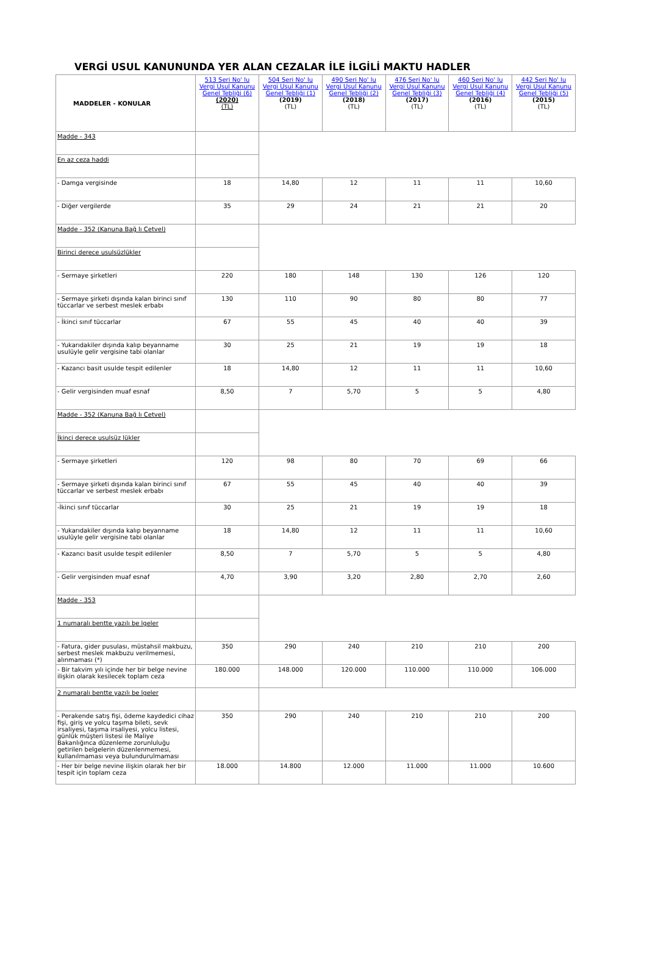VERGİ USUL KANUNUNDA YER ALAN CEZALAR İLE İLGİLİ MAKTU HADLER
| MADDELER - KONULAR | 513 Seri No' lu Vergi Usul Kanunu Genel Tebliği (6) (2020) (TL) | 504 Seri No' lu Vergi Usul Kanunu Genel Tebliği (1) (2019) (TL) | 490 Seri No' lu Vergi Usul Kanunu Genel Tebliği (2) (2018) (TL) | 476 Seri No' lu Vergi Usul Kanunu Genel Tebliği (3) (2017) (TL) | 460 Seri No' lu Vergi Usul Kanunu Genel Tebliği (4) (2016) (TL) | 442 Seri No' lu Vergi Usul Kanunu Genel Tebliği (5) (2015) (TL) |
| --- | --- | --- | --- | --- | --- | --- |
| Madde - 343 | | | | | | |
| En az ceza haddi | | | | | | |
| - Damga vergisinde | 18 | 14,80 | 12 | 11 | 11 | 10,60 |
| - Diğer vergilerde | 35 | 29 | 24 | 21 | 21 | 20 |
| Madde - 352 (Kanuna Bağ lı Cetvel) | | | | | | |
| Birinci derece usulsüzlükler | | | | | | |
| - Sermaye şirketleri | 220 | 180 | 148 | 130 | 126 | 120 |
| - Sermaye şirketi dışında kalan birinci sınıf tüccarlar ve serbest meslek erbabı | 130 | 110 | 90 | 80 | 80 | 77 |
| - İkinci sınıf tüccarlar | 67 | 55 | 45 | 40 | 40 | 39 |
| - Yukarıdakiler dışında kalıp beyanname usulüyle gelir vergisine tabi olanlar | 30 | 25 | 21 | 19 | 19 | 18 |
| - Kazancı basit usulde tespit edilenler | 18 | 14,80 | 12 | 11 | 11 | 10,60 |
| - Gelir vergisinden muaf esnaf | 8,50 | 7 | 5,70 | 5 | 5 | 4,80 |
| Madde - 352 (Kanuna Bağ lı Cetvel) | | | | | | |
| İkinci derece usulsüz lükler | | | | | | |
| - Sermaye şirketleri | 120 | 98 | 80 | 70 | 69 | 66 |
| - Sermaye şirketi dışında kalan birinci sınıf tüccarlar ve serbest meslek erbabı | 67 | 55 | 45 | 40 | 40 | 39 |
| -İkinci sınıf tüccarlar | 30 | 25 | 21 | 19 | 19 | 18 |
| - Yukarıdakiler dışında kalıp beyanname usulüyle gelir vergisine tabi olanlar | 18 | 14,80 | 12 | 11 | 11 | 10,60 |
| - Kazancı basit usulde tespit edilenler | 8,50 | 7 | 5,70 | 5 | 5 | 4,80 |
| - Gelir vergisinden muaf esnaf | 4,70 | 3,90 | 3,20 | 2,80 | 2,70 | 2,60 |
| Madde - 353 | | | | | | |
| 1 numaralı bentte yazılı be lgeler | | | | | | |
| - Fatura, gider pusulası, müstahsil makbuzu, serbest meslek makbuzu verilmemesi, alınmaması (*) | 350 | 290 | 240 | 210 | 210 | 200 |
| - Bir takvim yılı içinde her bir belge nevine ilişkin olarak kesilecek toplam ceza | 180.000 | 148.000 | 120.000 | 110.000 | 110.000 | 106.000 |
| 2 numaralı bentte yazılı be lgeler | | | | | | |
| - Perakende satış fişi, ödeme kaydedici cihaz fişi, giriş ve yolcu taşıma bileti, sevk irsaliyesi, taşıma irsaliyesi, yolcu listesi, günlük müşteri listesi ile Maliye Bakanlığınca düzenleme zorunluluğu getirilen belgelerin düzenlenmemesi, kullanılmaması veya bulundurulmaması | 350 | 290 | 240 | 210 | 210 | 200 |
| - Her bir belge nevine ilişkin olarak her bir tespit için toplam ceza | 18.000 | 14.800 | 12.000 | 11.000 | 11.000 | 10.600 |